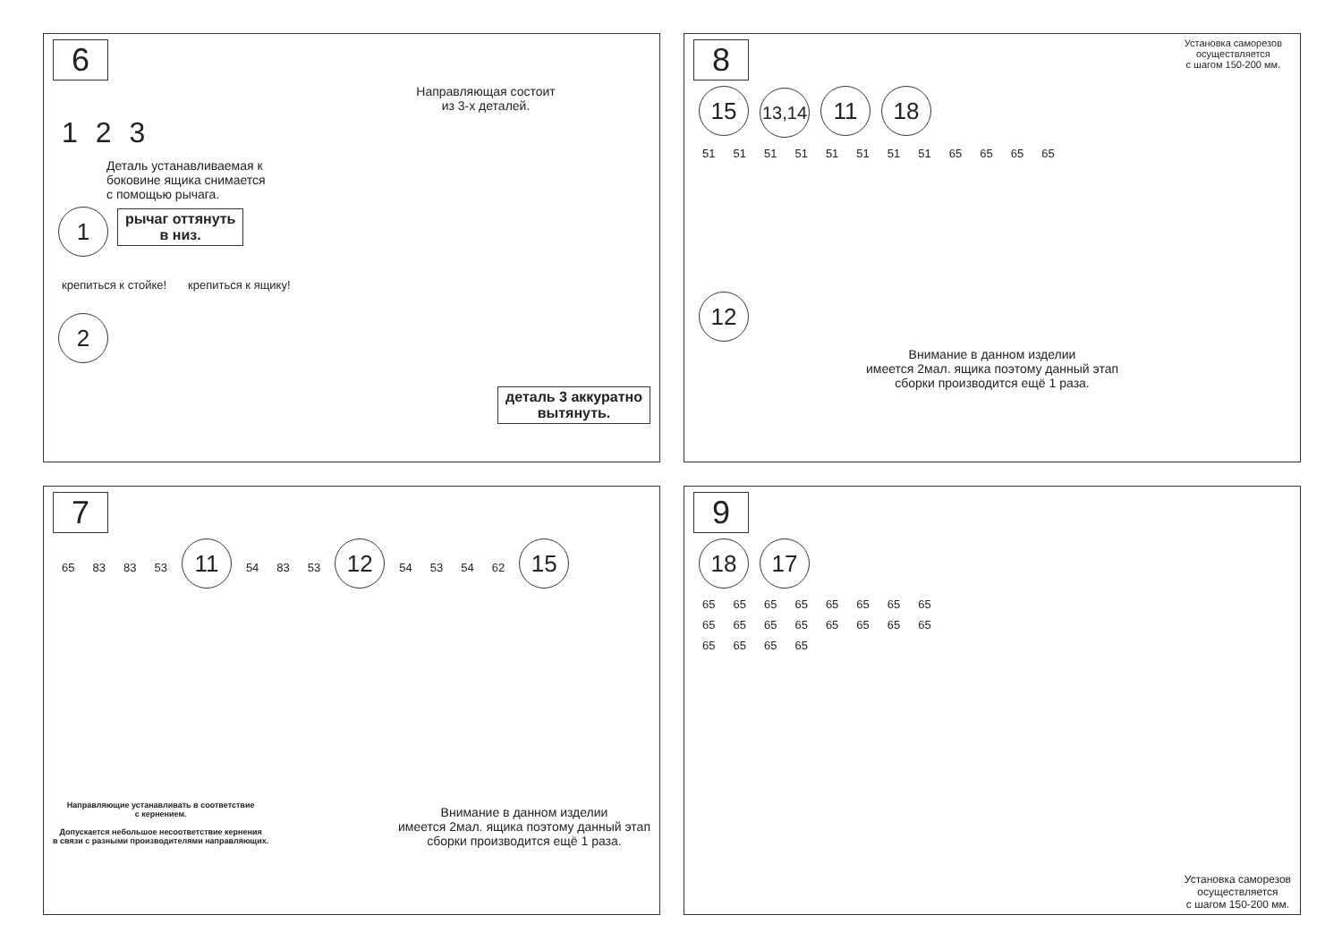6
Направляющая состоит
из 3-х деталей.
1 2 3
Деталь устанавливаемая к
боковине ящика снимается
с помощью рычага.
1 рычаг оттянуть
в низ.
крепиться к стойке! крепиться к ящику!
2
деталь 3 аккуратно
вытянуть.
8
Установка саморезов
осуществляется
с шагом 150-200 мм.
15 13,14 11 18
51 51 51 51 51 51 51 51 65 65 65 65
12
Внимание в данном изделии
имеется 2мал. ящика поэтому данный этап
сборки производится ещё 1 раза.
7
65 83 83 53 11 54 83 53 12 54 53 54 62 15
Направляющие устанавливать в соответствие
с кернением.
Допускается небольшое несоответствие кернения
в связи с разными производителями направляющих.
Внимание в данном изделии
имеется 2мал. ящика поэтому данный этап
сборки производится ещё 1 раза.
9
18 17
65 65 65 65 65 65 65 65 65 65 65 65 65 65 65 65 65 65 65 65
Установка саморезов
осуществляется
с шагом 150-200 мм.